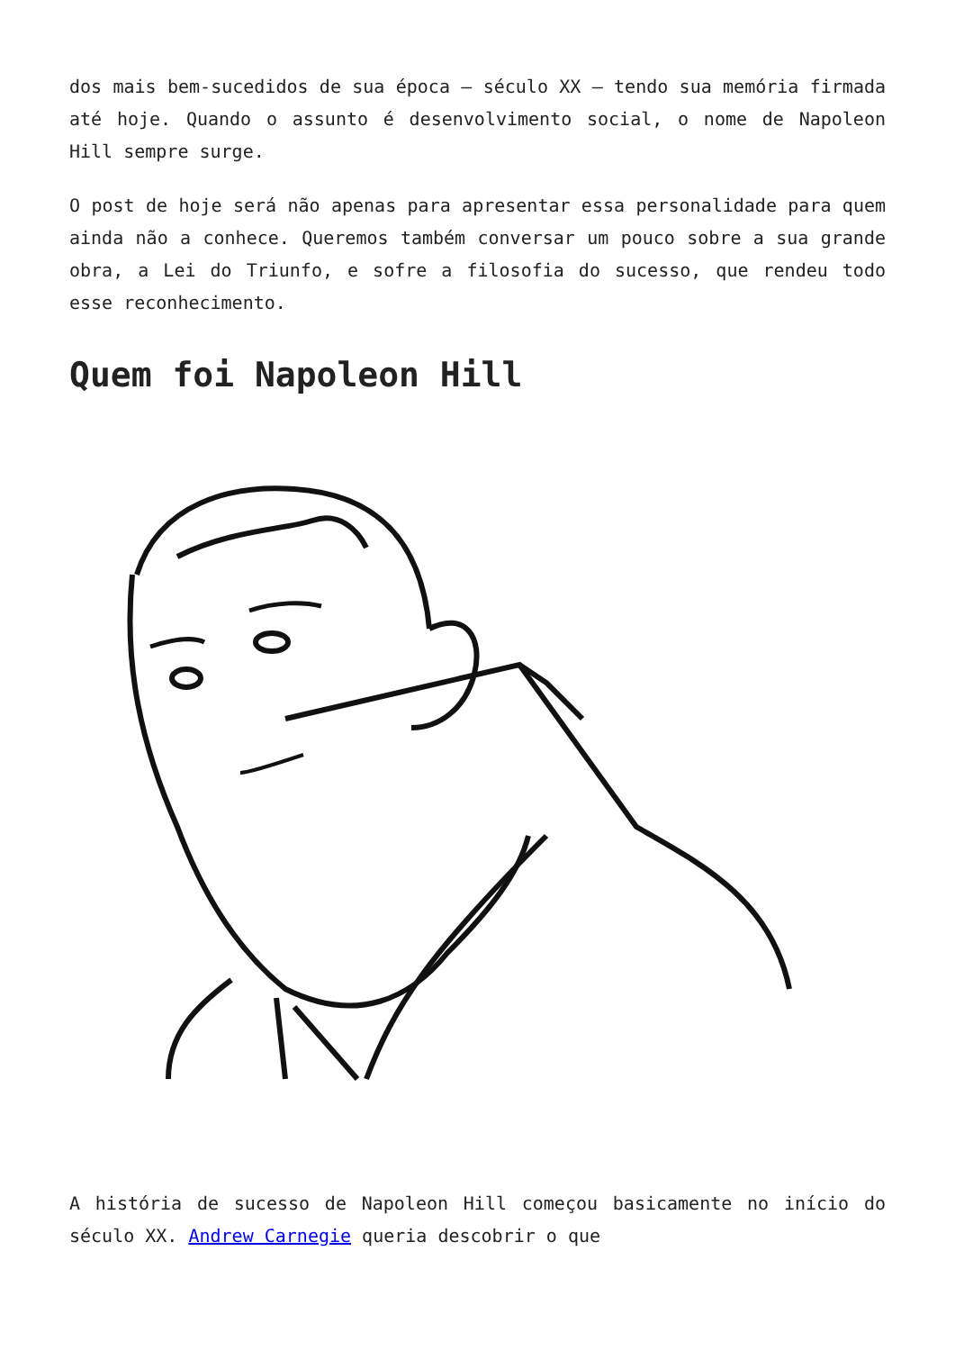dos mais bem-sucedidos de sua época – século XX – tendo sua memória firmada até hoje. Quando o assunto é desenvolvimento social, o nome de Napoleon Hill sempre surge.
O post de hoje será não apenas para apresentar essa personalidade para quem ainda não a conhece. Queremos também conversar um pouco sobre a sua grande obra, a Lei do Triunfo, e sofre a filosofia do sucesso, que rendeu todo esse reconhecimento.
Quem foi Napoleon Hill
A história de sucesso de Napoleon Hill começou basicamente no início do século XX. Andrew Carnegie queria descobrir o que